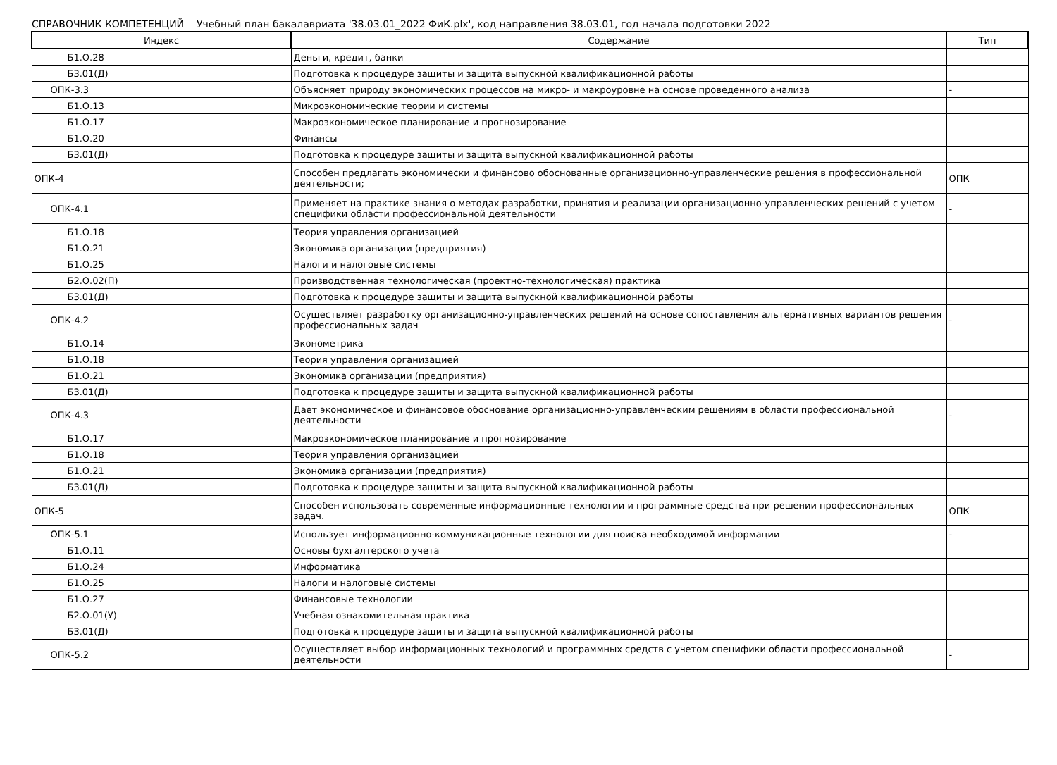СПРАВОЧНИК КОМПЕТЕНЦИЙ Учебный план бакалавриата '38.03.01_2022 ФиК.plx', код направления 38.03.01, год начала подготовки 2022
| Индекс | Содержание | Тип |
| --- | --- | --- |
| Б1.О.28 | Деньги, кредит, банки | |
| Б3.01(Д) | Подготовка к процедуре защиты и защита выпускной квалификационной работы | |
| ОПК-3.3 | Объясняет природу экономических процессов на микро- и макроуровне на основе проведенного анализа | - |
| Б1.О.13 | Микроэкономические теории и системы | |
| Б1.О.17 | Макроэкономическое планирование и прогнозирование | |
| Б1.О.20 | Финансы | |
| Б3.01(Д) | Подготовка к процедуре защиты и защита выпускной квалификационной работы | |
| ОПК-4 | Способен предлагать экономически и финансово обоснованные организационно-управленческие решения в профессиональной деятельности; | ОПК |
| ОПК-4.1 | Применяет на практике знания о методах разработки, принятия и реализации организационно-управленческих решений с учетом специфики области профессиональной деятельности | - |
| Б1.О.18 | Теория управления организацией | |
| Б1.О.21 | Экономика организации (предприятия) | |
| Б1.О.25 | Налоги и налоговые системы | |
| Б2.О.02(П) | Производственная технологическая (проектно-технологическая) практика | |
| Б3.01(Д) | Подготовка к процедуре защиты и защита выпускной квалификационной работы | |
| ОПК-4.2 | Осуществляет разработку организационно-управленческих решений на основе сопоставления альтернативных вариантов решения профессиональных задач | - |
| Б1.О.14 | Эконометрика | |
| Б1.О.18 | Теория управления организацией | |
| Б1.О.21 | Экономика организации (предприятия) | |
| Б3.01(Д) | Подготовка к процедуре защиты и защита выпускной квалификационной работы | |
| ОПК-4.3 | Дает экономическое и финансовое обоснование организационно-управленческим решениям в области профессиональной деятельности | - |
| Б1.О.17 | Макроэкономическое планирование и прогнозирование | |
| Б1.О.18 | Теория управления организацией | |
| Б1.О.21 | Экономика организации (предприятия) | |
| Б3.01(Д) | Подготовка к процедуре защиты и защита выпускной квалификационной работы | |
| ОПК-5 | Способен использовать современные информационные технологии и программные средства при решении профессиональных задач. | ОПК |
| ОПК-5.1 | Использует информационно-коммуникационные технологии для поиска необходимой информации | - |
| Б1.О.11 | Основы бухгалтерского учета | |
| Б1.О.24 | Информатика | |
| Б1.О.25 | Налоги и налоговые системы | |
| Б1.О.27 | Финансовые технологии | |
| Б2.О.01(У) | Учебная ознакомительная практика | |
| Б3.01(Д) | Подготовка к процедуре защиты и защита выпускной квалификационной работы | |
| ОПК-5.2 | Осуществляет выбор информационных технологий и программных средств с учетом специфики области профессиональной деятельности | - |